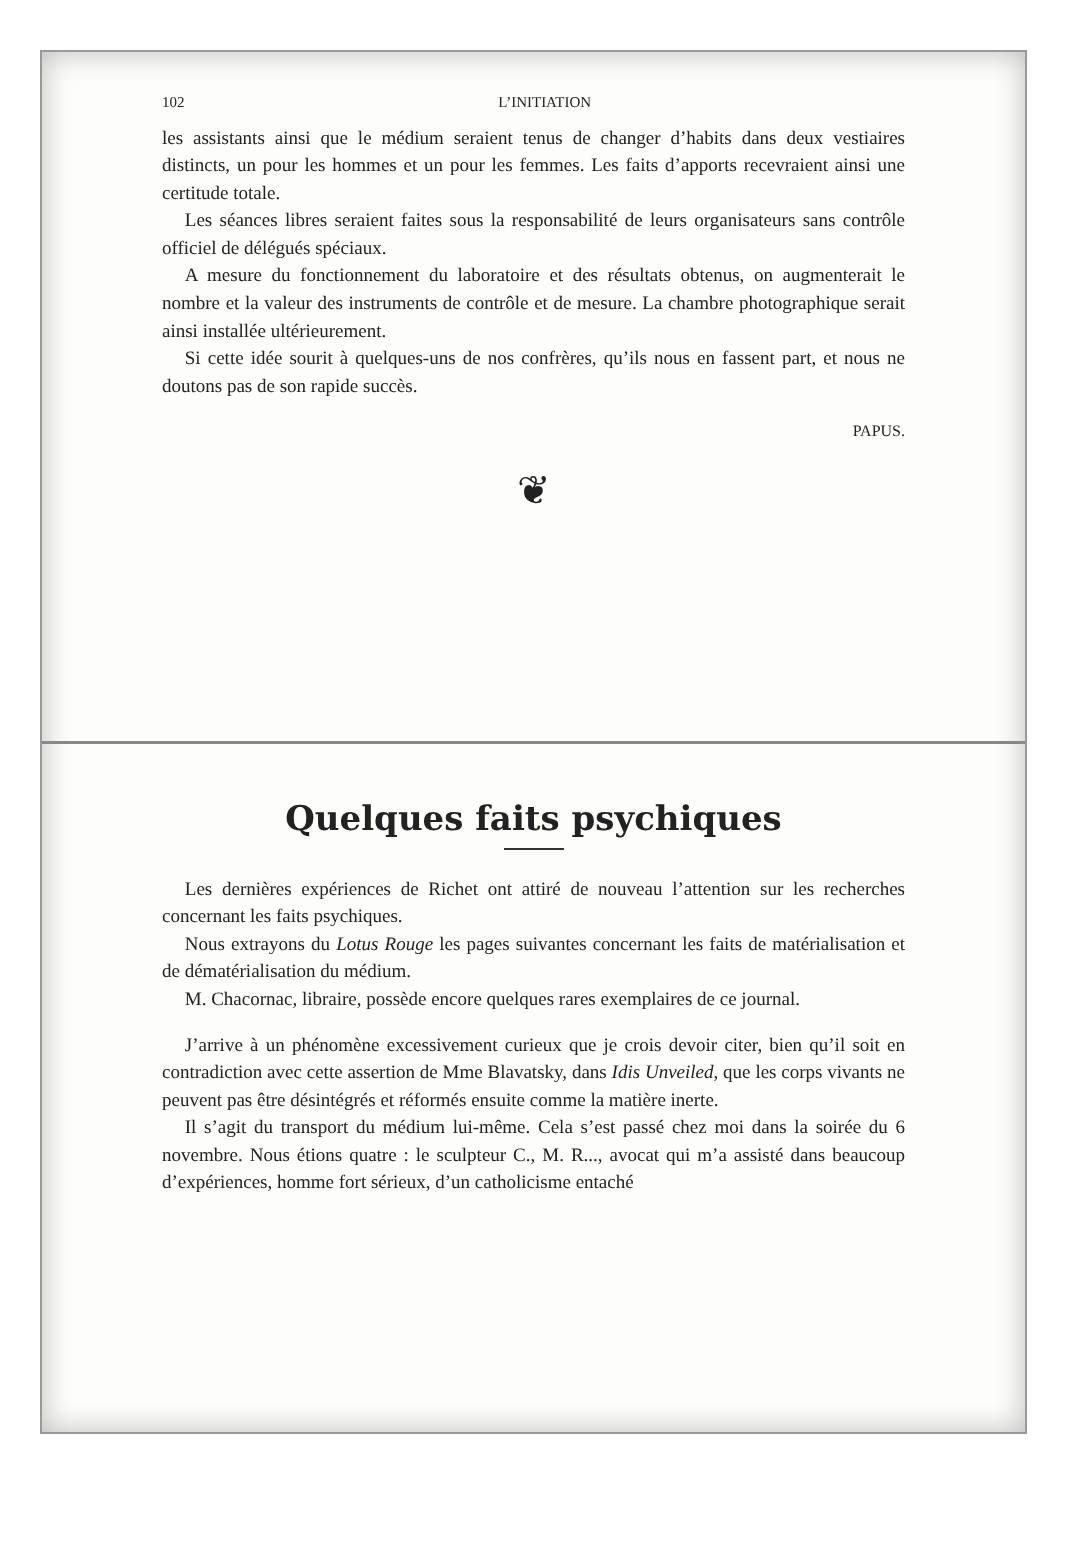102 L’INITIATION
les assistants ainsi que le médium seraient tenus de changer d’habits dans deux vestiaires distincts, un pour les hommes et un pour les femmes. Les faits d’apports recevraient ainsi une certitude totale.
Les séances libres seraient faites sous la responsabilité de leurs organisateurs sans contrôle officiel de délégués spéciaux.
A mesure du fonctionnement du laboratoire et des résultats obtenus, on augmenterait le nombre et la valeur des instruments de contrôle et de mesure. La chambre photographique serait ainsi installée ultérieurement.
Si cette idée sourit à quelques-uns de nos confrères, qu’ils nous en fassent part, et nous ne doutons pas de son rapide succès.
PAPUS.
❦
Quelques faits psychiques
Les dernières expériences de Richet ont attiré de nouveau l’attention sur les recherches concernant les faits psychiques.
Nous extrayons du Lotus Rouge les pages suivantes concernant les faits de matérialisation et de dématérialisation du médium.
M. Chacornac, libraire, possède encore quelques rares exemplaires de ce journal.
J’arrive à un phénomène excessivement curieux que je crois devoir citer, bien qu’il soit en contradiction avec cette assertion de Mme Blavatsky, dans Idis Unveiled, que les corps vivants ne peuvent pas être désintégrés et réformés ensuite comme la matière inerte.
Il s’agit du transport du médium lui-même. Cela s’est passé chez moi dans la soirée du 6 novembre. Nous étions quatre : le sculpteur C., M. R..., avocat qui m’a assisté dans beaucoup d’expériences, homme fort sérieux, d’un catholicisme entaché